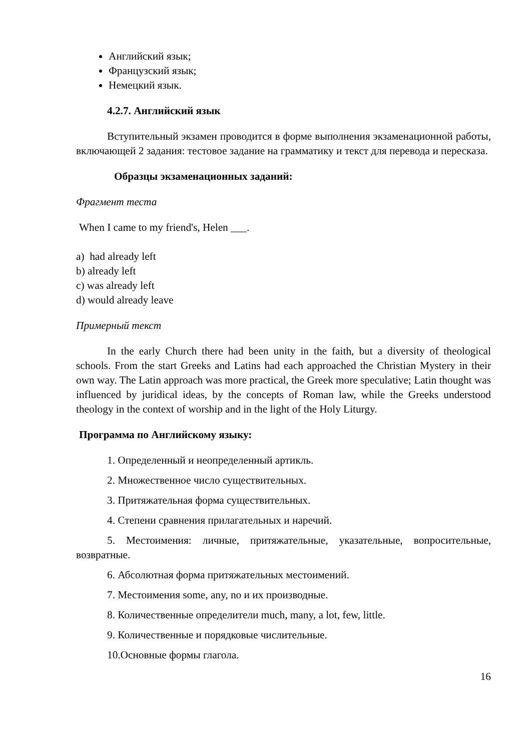Английский язык;
Французский язык;
Немецкий язык.
4.2.7. Английский язык
Вступительный экзамен проводится в форме выполнения экзаменационной работы, включающей 2 задания: тестовое задание на грамматику и текст для перевода и пересказа.
Образцы экзаменационных заданий:
Фрагмент теста
When I came to my friend's, Helen ___.
a) had already left
b) already left
c) was already left
d) would already leave
Примерный текст
In the early Church there had been unity in the faith, but a diversity of theological schools. From the start Greeks and Latins had each approached the Christian Mystery in their own way. The Latin approach was more practical, the Greek more speculative; Latin thought was influenced by juridical ideas, by the concepts of Roman law, while the Greeks understood theology in the context of worship and in the light of the Holy Liturgy.
Программа по Английскому языку:
1. Определенный и неопределенный артикль.
2. Множественное число существительных.
3. Притяжательная форма существительных.
4. Степени сравнения прилагательных и наречий.
5. Местоимения: личные, притяжательные, указательные, вопросительные, возвратные.
6. Абсолютная форма притяжательных местоимений.
7. Местоимения some, any, no и их производные.
8. Количественные определители much, many, a lot, few, little.
9. Количественные и порядковые числительные.
10.Основные формы глагола.
16